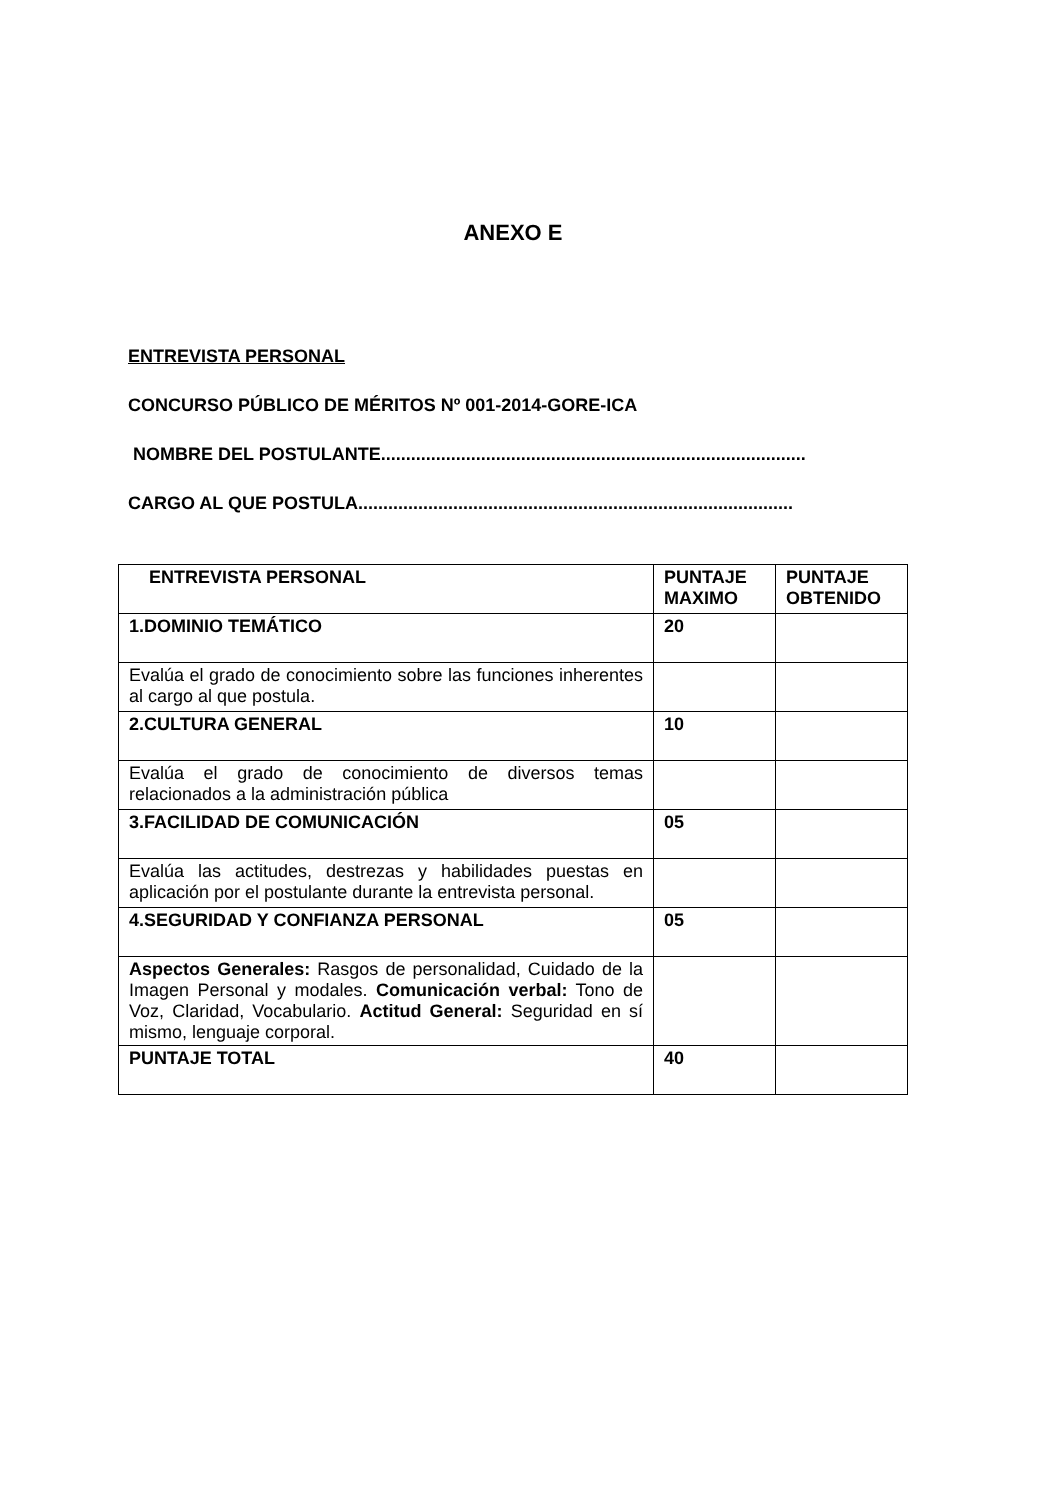ANEXO E
ENTREVISTA PERSONAL
CONCURSO PÚBLICO DE MÉRITOS Nº 001-2014-GORE-ICA
NOMBRE DEL POSTULANTE.....................................................................................
CARGO AL QUE POSTULA.......................................................................................
| ENTREVISTA PERSONAL | PUNTAJE MAXIMO | PUNTAJE OBTENIDO |
| --- | --- | --- |
| 1.DOMINIO TEMÁTICO | 20 | |
| Evalúa el grado de conocimiento sobre las funciones inherentes al cargo al que postula. | | |
| 2.CULTURA GENERAL | 10 | |
| Evalúa el grado de conocimiento de diversos temas relacionados a la administración pública | | |
| 3.FACILIDAD DE COMUNICACIÓN | 05 | |
| Evalúa las actitudes, destrezas y habilidades puestas en aplicación por el postulante durante la entrevista personal. | | |
| 4.SEGURIDAD Y CONFIANZA PERSONAL | 05 | |
| Aspectos Generales: Rasgos de personalidad, Cuidado de la Imagen Personal y modales. Comunicación verbal: Tono de Voz, Claridad, Vocabulario. Actitud General: Seguridad en sí mismo, lenguaje corporal. | | |
| PUNTAJE TOTAL | 40 | |